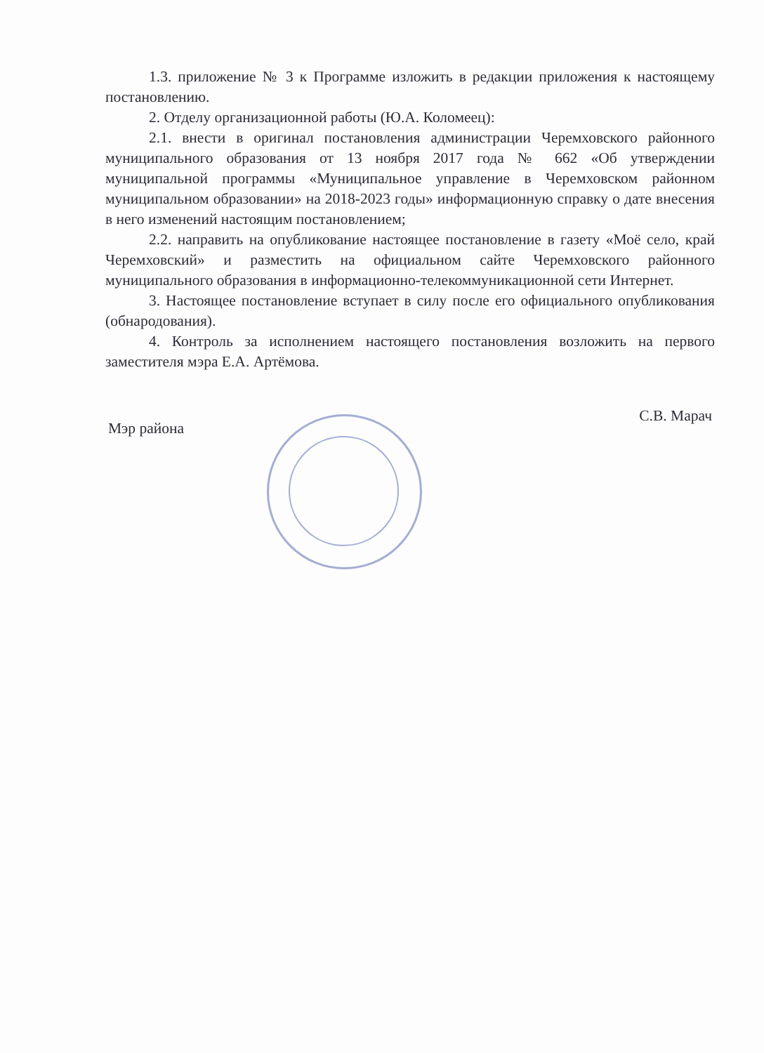1.3. приложение № 3 к Программе изложить в редакции приложения к настоящему постановлению.
2. Отделу организационной работы (Ю.А. Коломеец):
2.1. внести в оригинал постановления администрации Черемховского районного муниципального образования от 13 ноября 2017 года № 662 «Об утверждении муниципальной программы «Муниципальное управление в Черемховском районном муниципальном образовании» на 2018-2023 годы» информационную справку о дате внесения в него изменений настоящим постановлением;
2.2. направить на опубликование настоящее постановление в газету «Моё село, край Черемховский» и разместить на официальном сайте Черемховского районного муниципального образования в информационно-телекоммуникационной сети Интернет.
3. Настоящее постановление вступает в силу после его официального опубликования (обнародования).
4. Контроль за исполнением настоящего постановления возложить на первого заместителя мэра Е.А. Артёмова.
Мэр района С.В. Марач